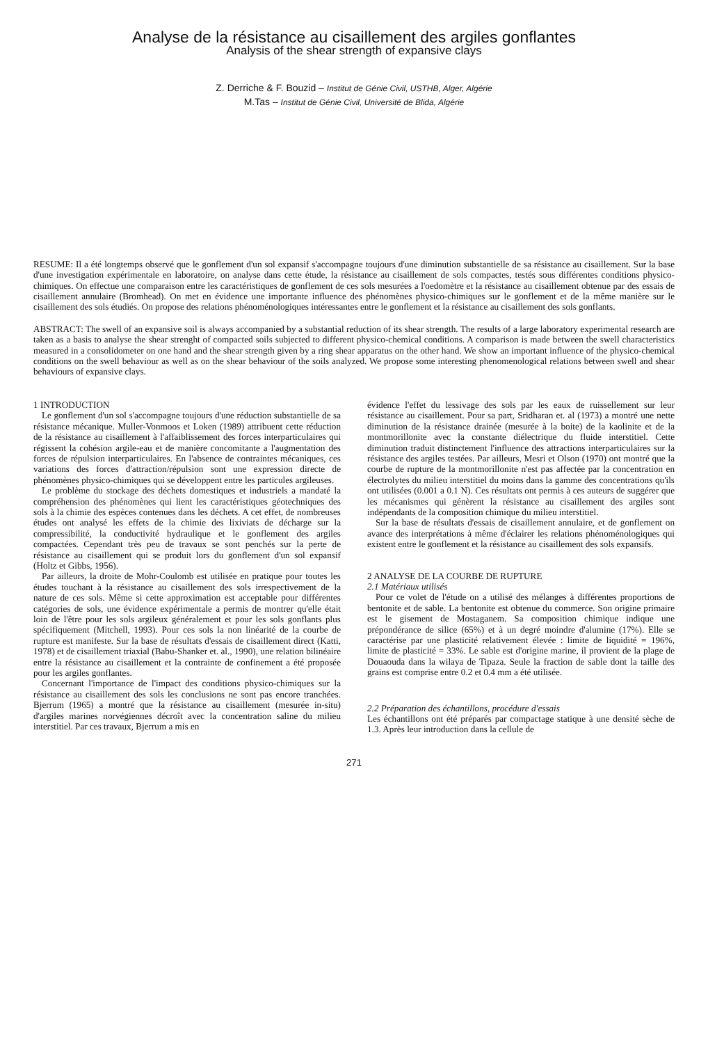Analyse de la résistance au cisaillement des argiles gonflantes
Analysis of the shear strength of expansive clays
Z. Derriche & F. Bouzid – Institut de Génie Civil, USTHB, Alger, Algérie
M.Tas – Institut de Génie Civil, Université de Blida, Algérie
RESUME: Il a été longtemps observé que le gonflement d'un sol expansif s'accompagne toujours d'une diminution substantielle de sa résistance au cisaillement. Sur la base d'une investigation expérimentale en laboratoire, on analyse dans cette étude, la résistance au cisaillement de sols compactes, testés sous différentes conditions physico-chimiques. On effectue une comparaison entre les caractéristiques de gonflement de ces sols mesurées a l'oedomètre et la résistance au cisaillement obtenue par des essais de cisaillement annulaire (Bromhead). On met en évidence une importante influence des phénomènes physico-chimiques sur le gonflement et de la même manière sur le cisaillement des sols étudiés. On propose des relations phénoménologiques intéressantes entre le gonflement et la résistance au cisaillement des sols gonflants.
ABSTRACT: The swell of an expansive soil is always accompanied by a substantial reduction of its shear strength. The results of a large laboratory experimental research are taken as a basis to analyse the shear strenght of compacted soils subjected to different physico-chemical conditions. A comparison is made between the swell characteristics measured in a consolidometer on one hand and the shear strength given by a ring shear apparatus on the other hand. We show an important influence of the physico-chemical conditions on the swell behaviour as well as on the shear behaviour of the soils analyzed. We propose some interesting phenomenological relations between swell and shear behaviours of expansive clays.
1 INTRODUCTION
Le gonflement d'un sol s'accompagne toujours d'une réduction substantielle de sa résistance mécanique. Muller-Vonmoos et Loken (1989) attribuent cette réduction de la résistance au cisaillement à l'affaiblissement des forces interparticulaires qui régissent la cohésion argile-eau et de manière concomitante a l'augmentation des forces de répulsion interparticulaires. En l'absence de contraintes mécaniques, ces variations des forces d'attraction/répulsion sont une expression directe de phénomènes physico-chimiques qui se développent entre les particules argileuses.
Le problème du stockage des déchets domestiques et industriels a mandaté la compréhension des phénomènes qui lient les caractéristiques géotechniques des sols à la chimie des espèces contenues dans les déchets. A cet effet, de nombreuses études ont analysé les effets de la chimie des lixiviats de décharge sur la compressibilité, la conductivité hydraulique et le gonflement des argiles compactées. Cependant très peu de travaux se sont penchés sur la perte de résistance au cisaillement qui se produit lors du gonflement d'un sol expansif (Holtz et Gibbs, 1956).
Par ailleurs, la droite de Mohr-Coulomb est utilisée en pratique pour toutes les études touchant à la résistance au cisaillement des sols irrespectivement de la nature de ces sols. Même si cette approximation est acceptable pour différentes catégories de sols, une évidence expérimentale a permis de montrer qu'elle était loin de l'être pour les sols argileux généralement et pour les sols gonflants plus spécifiquement (Mitchell, 1993). Pour ces sols la non linéarité de la courbe de rupture est manifeste. Sur la base de résultats d'essais de cisaillement direct (Katti, 1978) et de cisaillement triaxial (Babu-Shanker et. al., 1990), une relation bilinéaire entre la résistance au cisaillement et la contrainte de confinement a été proposée pour les argiles gonflantes.
Concernant l'importance de l'impact des conditions physico-chimiques sur la résistance au cisaillement des sols les conclusions ne sont pas encore tranchées. Bjerrum (1965) a montré que la résistance au cisaillement (mesurée in-situ) d'argiles marines norvégiennes décroît avec la concentration saline du milieu interstitiel. Par ces travaux, Bjerrum a mis en
évidence l'effet du lessivage des sols par les eaux de ruissellement sur leur résistance au cisaillement. Pour sa part, Sridharan et. al (1973) a montré une nette diminution de la résistance drainée (mesurée à la boite) de la kaolinite et de la montmorillonite avec la constante diélectrique du fluide interstitiel. Cette diminution traduit distinctement l'influence des attractions interparticulaires sur la résistance des argiles testées. Par ailleurs, Mesri et Olson (1970) ont montré que la courbe de rupture de la montmorillonite n'est pas affectée par la concentration en électrolytes du milieu interstitiel du moins dans la gamme des concentrations qu'ils ont utilisées (0.001 a 0.1 N). Ces résultats ont permis à ces auteurs de suggérer que les mécanismes qui génèrent la résistance au cisaillement des argiles sont indépendants de la composition chimique du milieu interstitiel.
Sur la base de résultats d'essais de cisaillement annulaire, et de gonflement on avance des interprétations à même d'éclairer les relations phénoménologiques qui existent entre le gonflement et la résistance au cisaillement des sols expansifs.
2 ANALYSE DE LA COURBE DE RUPTURE
2.1 Matériaux utilisés
Pour ce volet de l'étude on a utilisé des mélanges à différentes proportions de bentonite et de sable. La bentonite est obtenue du commerce. Son origine primaire est le gisement de Mostaganem. Sa composition chimique indique une prépondérance de silice (65%) et à un degré moindre d'alumine (17%). Elle se caractérise par une plasticité relativement élevée : limite de liquidité = 196%, limite de plasticité = 33%. Le sable est d'origine marine, il provient de la plage de Douaouda dans la wilaya de Tipaza. Seule la fraction de sable dont la taille des grains est comprise entre 0.2 et 0.4 mm a été utilisée.
2.2 Préparation des échantillons, procédure d'essais
Les échantillons ont été préparés par compactage statique à une densité sèche de 1.3. Après leur introduction dans la cellule de
271